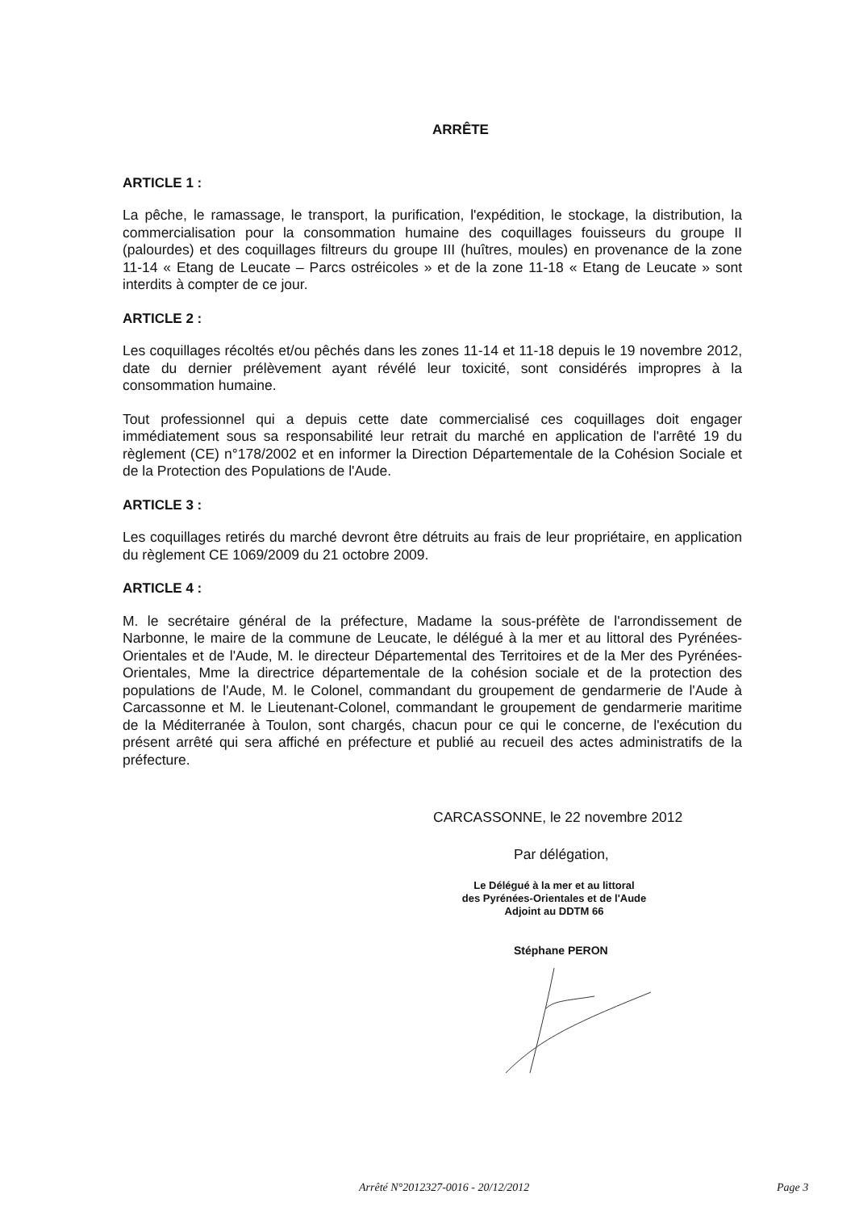ARRÊTE
ARTICLE 1 :
La pêche, le ramassage, le transport, la purification, l'expédition, le stockage, la distribution, la commercialisation pour la consommation humaine des coquillages fouisseurs du groupe II (palourdes) et des coquillages filtreurs du groupe III (huîtres, moules) en provenance de la zone 11-14 « Etang de Leucate – Parcs ostréicoles » et de la zone 11-18 « Etang de Leucate » sont interdits à compter de ce jour.
ARTICLE 2 :
Les coquillages récoltés et/ou pêchés dans les zones 11-14 et 11-18 depuis le 19 novembre 2012, date du dernier prélèvement ayant révélé leur toxicité, sont considérés impropres à la consommation humaine.
Tout professionnel qui a depuis cette date commercialisé ces coquillages doit engager immédiatement sous sa responsabilité leur retrait du marché en application de l'arrêté 19 du règlement (CE) n°178/2002 et en informer la Direction Départementale de la Cohésion Sociale et de la Protection des Populations de l'Aude.
ARTICLE 3 :
Les coquillages retirés du marché devront être détruits au frais de leur propriétaire, en application du règlement CE 1069/2009 du 21 octobre 2009.
ARTICLE 4 :
M. le secrétaire général de la préfecture, Madame la sous-préfète de l'arrondissement de Narbonne, le maire de la commune de Leucate, le délégué à la mer et au littoral des Pyrénées-Orientales et de l'Aude, M. le directeur Départemental des Territoires et de la Mer des Pyrénées-Orientales, Mme la directrice départementale de la cohésion sociale et de la protection des populations de l'Aude, M. le Colonel, commandant du groupement de gendarmerie de l'Aude à Carcassonne et M. le Lieutenant-Colonel, commandant le groupement de gendarmerie maritime de la Méditerranée à Toulon, sont chargés, chacun pour ce qui le concerne, de l'exécution du présent arrêté qui sera affiché en préfecture et publié au recueil des actes administratifs de la préfecture.
CARCASSONNE, le 22 novembre 2012
Par délégation,
Le Délégué à la mer et au littoral
des Pyrénées-Orientales et de l'Aude
Adjoint au DDTM 66
Stéphane PERON
Arrêté N°2012327-0016 - 20/12/2012 Page 3